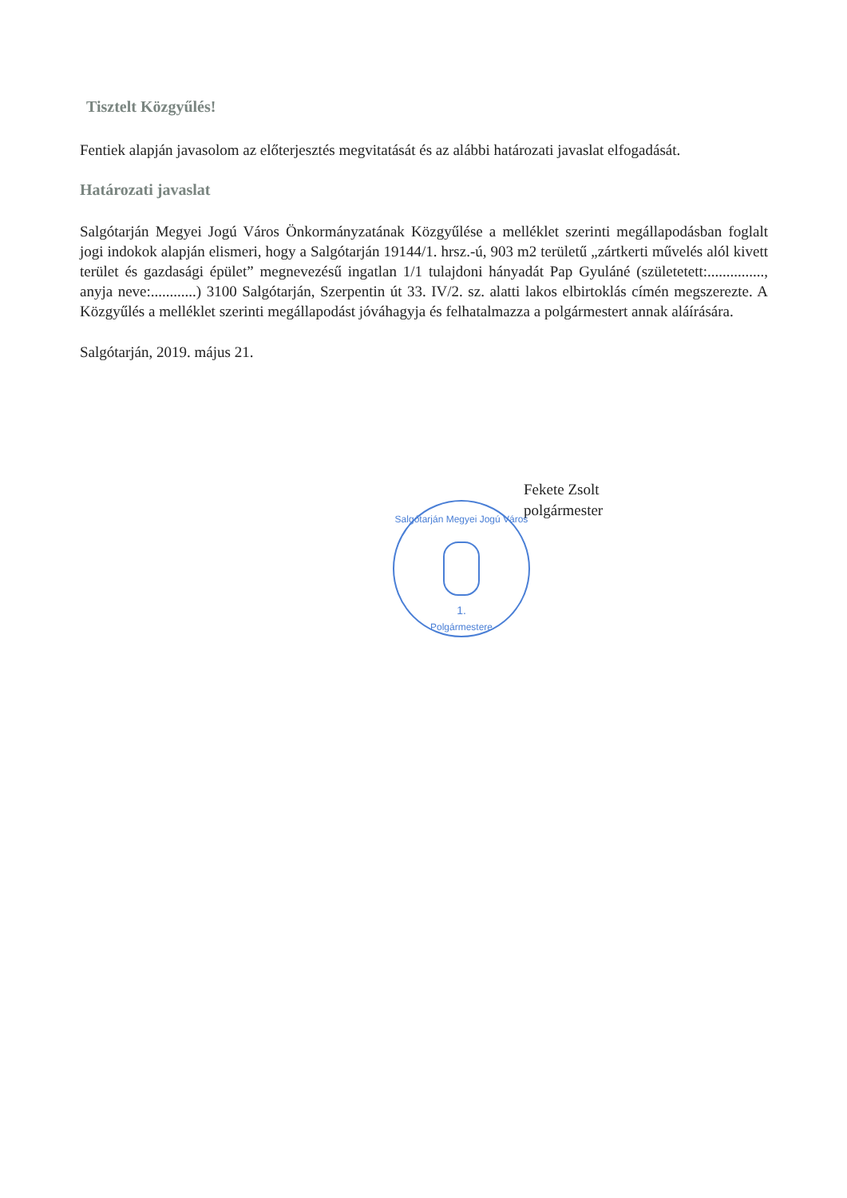Tisztelt Közgyűlés!
Fentiek alapján javasolom az előterjesztés megvitatását és az alábbi határozati javaslat elfogadását.
Határozati javaslat
Salgótarján Megyei Jogú Város Önkormányzatának Közgyűlése a melléklet szerinti megállapodásban foglalt jogi indokok alapján elismeri, hogy a Salgótarján 19144/1. hrsz.-ú, 903 m2 területű „zártkerti művelés alól kivett terület és gazdasági épület” megnevezésű ingatlan 1/1 tulajdoni hányadát Pap Gyuláné (születetett:..............., anyja neve:............) 3100 Salgótarján, Szerpentin út 33. IV/2. sz. alatti lakos elbirtoklás címén megszerezte. A Közgyűlés a melléklet szerinti megállapodást jóváhagyja és felhatalmazza a polgármestert annak aláírására.
Salgótarján, 2019. május 21.
Fekete Zsolt
polgármester
1.
Salgótarján Megyei Jogú Város
Polgármestere